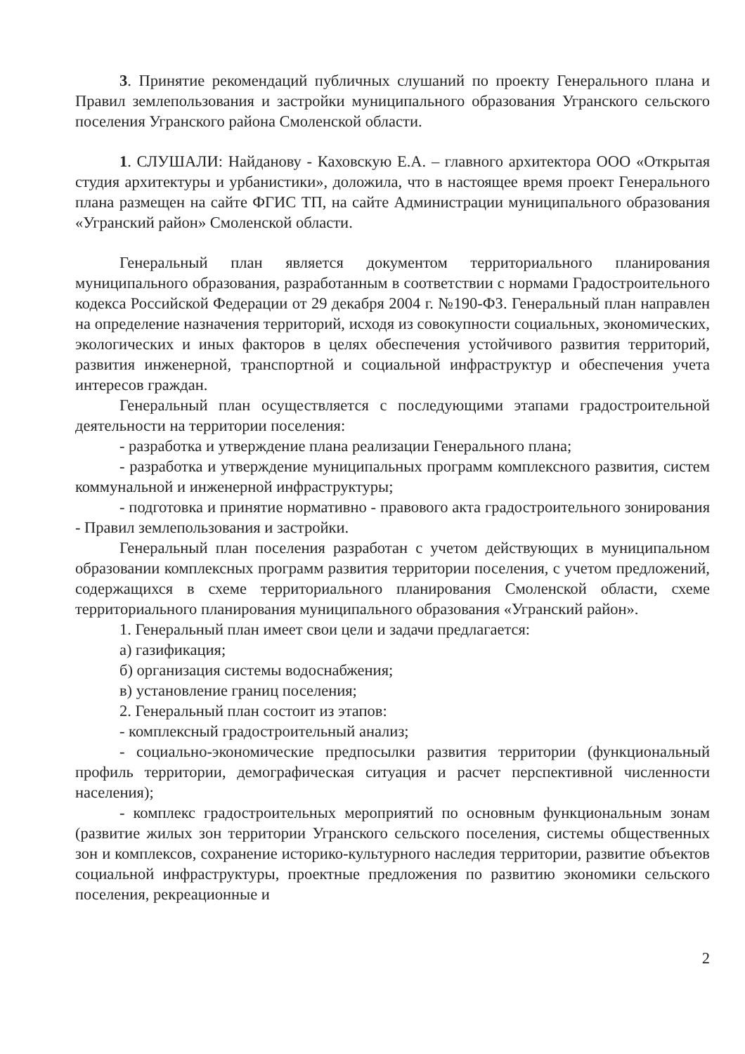3. Принятие рекомендаций публичных слушаний по проекту Генерального плана и Правил землепользования и застройки муниципального образования Угранского сельского поселения Угранского района Смоленской области.
1. СЛУШАЛИ: Найданову - Каховскую Е.А. – главного архитектора ООО «Открытая студия архитектуры и урбанистики», доложила, что в настоящее время проект Генерального плана размещен на сайте ФГИС ТП, на сайте Администрации муниципального образования «Угранский район» Смоленской области.
Генеральный план является документом территориального планирования муниципального образования, разработанным в соответствии с нормами Градостроительного кодекса Российской Федерации от 29 декабря 2004 г. №190-ФЗ. Генеральный план направлен на определение назначения территорий, исходя из совокупности социальных, экономических, экологических и иных факторов в целях обеспечения устойчивого развития территорий, развития инженерной, транспортной и социальной инфраструктур и обеспечения учета интересов граждан.
Генеральный план осуществляется с последующими этапами градостроительной деятельности на территории поселения:
- разработка и утверждение плана реализации Генерального плана;
- разработка и утверждение муниципальных программ комплексного развития, систем коммунальной и инженерной инфраструктуры;
- подготовка и принятие нормативно - правового акта градостроительного зонирования - Правил землепользования и застройки.
Генеральный план поселения разработан с учетом действующих в муниципальном образовании комплексных программ развития территории поселения, с учетом предложений, содержащихся в схеме территориального планирования Смоленской области, схеме территориального планирования муниципального образования «Угранский район».
1. Генеральный план имеет свои цели и задачи предлагается:
а) газификация;
б) организация системы водоснабжения;
в) установление границ поселения;
2. Генеральный план состоит из этапов:
- комплексный градостроительный анализ;
- социально-экономические предпосылки развития территории (функциональный профиль территории, демографическая ситуация и расчет перспективной численности населения);
- комплекс градостроительных мероприятий по основным функциональным зонам (развитие жилых зон территории Угранского сельского поселения, системы общественных зон и комплексов, сохранение историко-культурного наследия территории, развитие объектов социальной инфраструктуры, проектные предложения по развитию экономики сельского поселения, рекреационные и
2